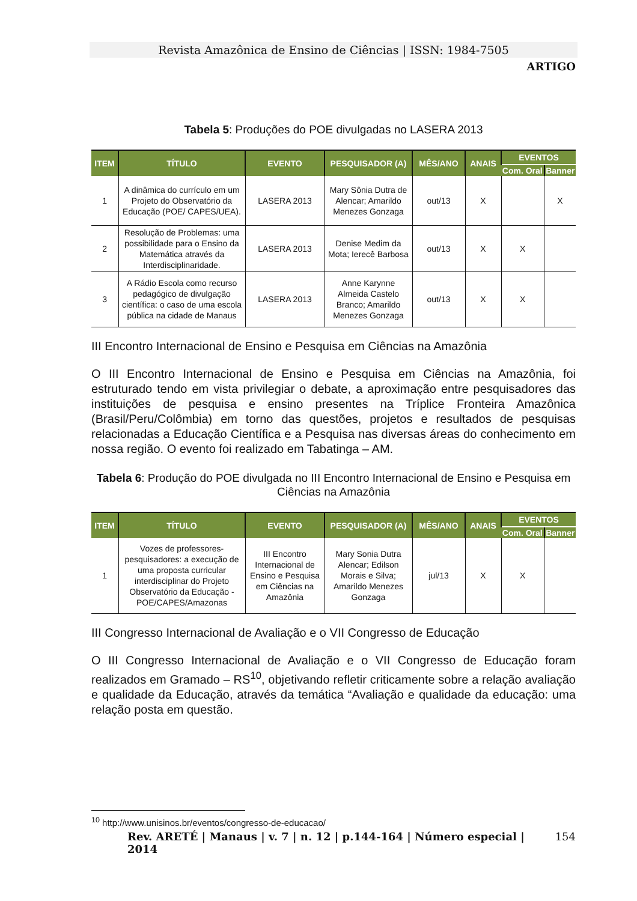Revista Amazônica de Ensino de Ciências | ISSN: 1984-7505
ARTIGO
Tabela 5: Produções do POE divulgadas no LASERA 2013
| ITEM | TÍTULO | EVENTO | PESQUISADOR (A) | MÊS/ANO | ANAIS | EVENTOS | |
| --- | --- | --- | --- | --- | --- | --- | --- |
| | | | | | | Com. Oral | Banner |
| 1 | A dinâmica do currículo em um Projeto do Observatório da Educação (POE/ CAPES/UEA). | LASERA 2013 | Mary Sônia Dutra de Alencar; Amarildo Menezes Gonzaga | out/13 | X | | X |
| 2 | Resolução de Problemas: uma possibilidade para o Ensino da Matemática através da Interdisciplinaridade. | LASERA 2013 | Denise Medim da Mota; Ierecê Barbosa | out/13 | X | X | |
| 3 | A Rádio Escola como recurso pedagógico de divulgação científica: o caso de uma escola pública na cidade de Manaus | LASERA 2013 | Anne Karynne Almeida Castelo Branco; Amarildo Menezes Gonzaga | out/13 | X | X | |
III Encontro Internacional de Ensino e Pesquisa em Ciências na Amazônia
O III Encontro Internacional de Ensino e Pesquisa em Ciências na Amazônia, foi estruturado tendo em vista privilegiar o debate, a aproximação entre pesquisadores das instituições de pesquisa e ensino presentes na Tríplice Fronteira Amazônica (Brasil/Peru/Colômbia) em torno das questões, projetos e resultados de pesquisas relacionadas a Educação Científica e a Pesquisa nas diversas áreas do conhecimento em nossa região. O evento foi realizado em Tabatinga – AM.
Tabela 6: Produção do POE divulgada no III Encontro Internacional de Ensino e Pesquisa em Ciências na Amazônia
| ITEM | TÍTULO | EVENTO | PESQUISADOR (A) | MÊS/ANO | ANAIS | EVENTOS | |
| --- | --- | --- | --- | --- | --- | --- | --- |
| | | | | | | Com. Oral | Banner |
| 1 | Vozes de professores-pesquisadores: a execução de uma proposta curricular interdisciplinar do Projeto Observatório da Educação - POE/CAPES/Amazonas | III Encontro Internacional de Ensino e Pesquisa em Ciências na Amazônia | Mary Sonia Dutra Alencar; Edilson Morais e Silva; Amarildo Menezes Gonzaga | jul/13 | X | X | |
III Congresso Internacional de Avaliação e o VII Congresso de Educação
O III Congresso Internacional de Avaliação e o VII Congresso de Educação foram realizados em Gramado – RS<sup>10</sup>, objetivando refletir criticamente sobre a relação avaliação e qualidade da Educação, através da temática “Avaliação e qualidade da educação: uma relação posta em questão.
<sup>10</sup> http://www.unisinos.br/eventos/congresso-de-educacao/
Rev. ARETÉ | Manaus | v. 7 | n. 12 | p.144-164 | Número especial | 2014 154